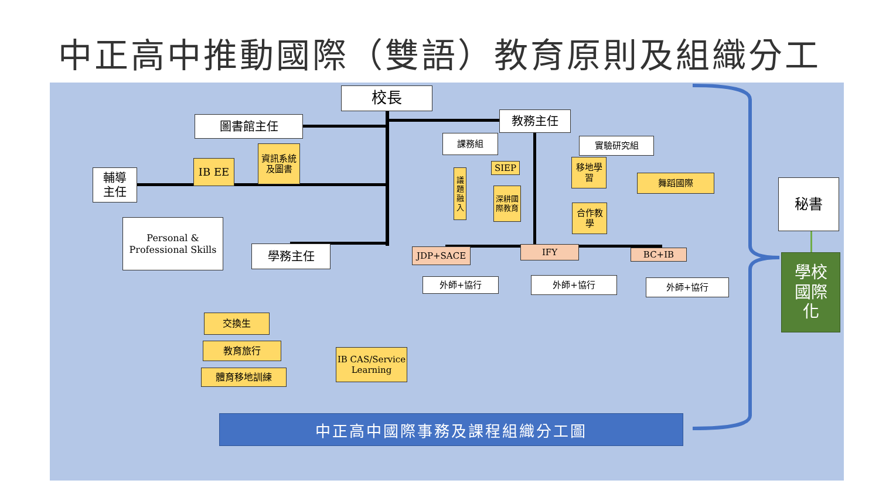中正高中推動國際（雙語）教育原則及組織分工
校長
圖書館主任 教務主任
輔導
主任
IB EE
資訊系統及圖書
Personal & Professional Skills
學務主任
課務組 實驗研究組
SIEP
議題融入
深耕國際教育
移地學習
舞蹈國際
合作教學
JDP+SACE IFY BC+IB
外師+協行 外師+協行 外師+協行
交換生
教育旅行
體育移地訓練
IB CAS/Service Learning
秘書
學校
國際
化
中正高中國際事務及課程組織分工圖